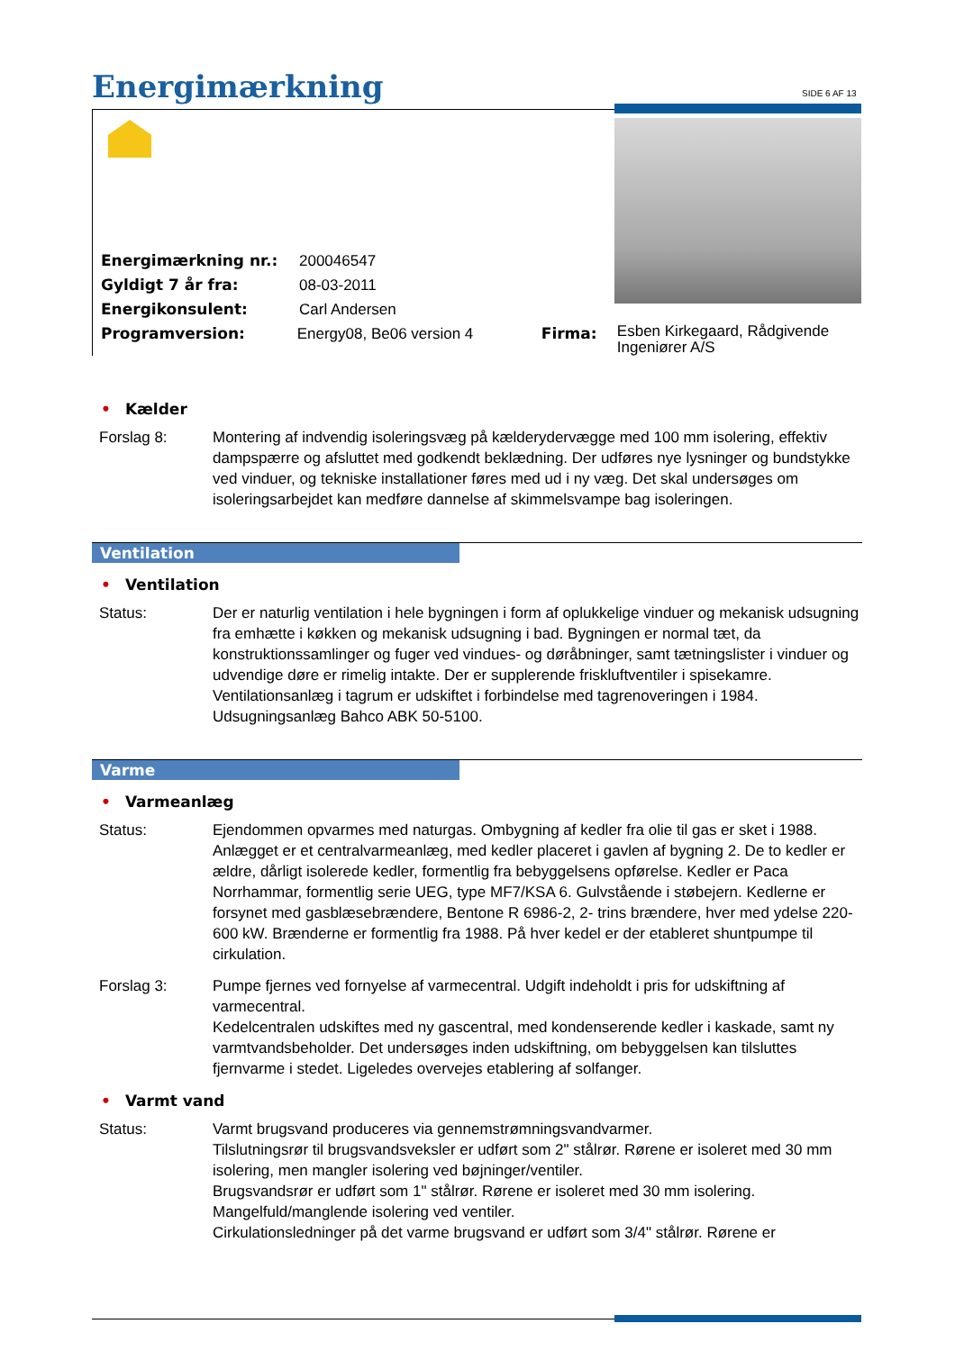Energimærkning
SIDE 6 AF 13
Energimærkning nr.: 200046547
Gyldigt 7 år fra: 08-03-2011
Energikonsulent: Carl Andersen
Programversion: Energy08, Be06 version 4 Firma:
Esben Kirkegaard, Rådgivende Ingeniører A/S
• Kælder
Forslag 8: Montering af indvendig isoleringsvæg på kælderydervægge med 100 mm isolering, effektiv dampspærre og afsluttet med godkendt beklædning. Der udføres nye lysninger og bundstykke ved vinduer, og tekniske installationer føres med ud i ny væg. Det skal undersøges om isoleringsarbejdet kan medføre dannelse af skimmelsvampe bag isoleringen.
Ventilation
• Ventilation
Status: Der er naturlig ventilation i hele bygningen i form af oplukkelige vinduer og mekanisk udsugning fra emhætte i køkken og mekanisk udsugning i bad. Bygningen er normal tæt, da konstruktionssamlinger og fuger ved vindues- og døråbninger, samt tætningslister i vinduer og udvendige døre er rimelig intakte. Der er supplerende friskluftventiler i spisekamre. Ventilationsanlæg i tagrum er udskiftet i forbindelse med tagrenoveringen i 1984. Udsugningsanlæg Bahco ABK 50-5100.
Varme
• Varmeanlæg
Status: Ejendommen opvarmes med naturgas. Ombygning af kedler fra olie til gas er sket i 1988. Anlægget er et centralvarmeanlæg, med kedler placeret i gavlen af bygning 2. De to kedler er ældre, dårligt isolerede kedler, formentlig fra bebyggelsens opførelse. Kedler er Paca Norrhammar, formentlig serie UEG, type MF7/KSA 6. Gulvstående i støbejern. Kedlerne er forsynet med gasblæsebrændere, Bentone R 6986-2, 2- trins brændere, hver med ydelse 220-600 kW. Brænderne er formentlig fra 1988. På hver kedel er der etableret shuntpumpe til cirkulation.
Forslag 3: Pumpe fjernes ved fornyelse af varmecentral. Udgift indeholdt i pris for udskiftning af varmecentral.
Kedelcentralen udskiftes med ny gascentral, med kondenserende kedler i kaskade, samt ny varmtvandsbeholder. Det undersøges inden udskiftning, om bebyggelsen kan tilsluttes fjernvarme i stedet. Ligeledes overvejes etablering af solfanger.
• Varmt vand
Status: Varmt brugsvand produceres via gennemstrømningsvandvarmer.
Tilslutningsrør til brugsvandsveksler er udført som 2" stålrør. Rørene er isoleret med 30 mm isolering, men mangler isolering ved bøjninger/ventiler.
Brugsvandsrør er udført som 1" stålrør. Rørene er isoleret med 30 mm isolering. Mangelfuld/manglende isolering ved ventiler.
Cirkulationsledninger på det varme brugsvand er udført som 3/4" stålrør. Rørene er